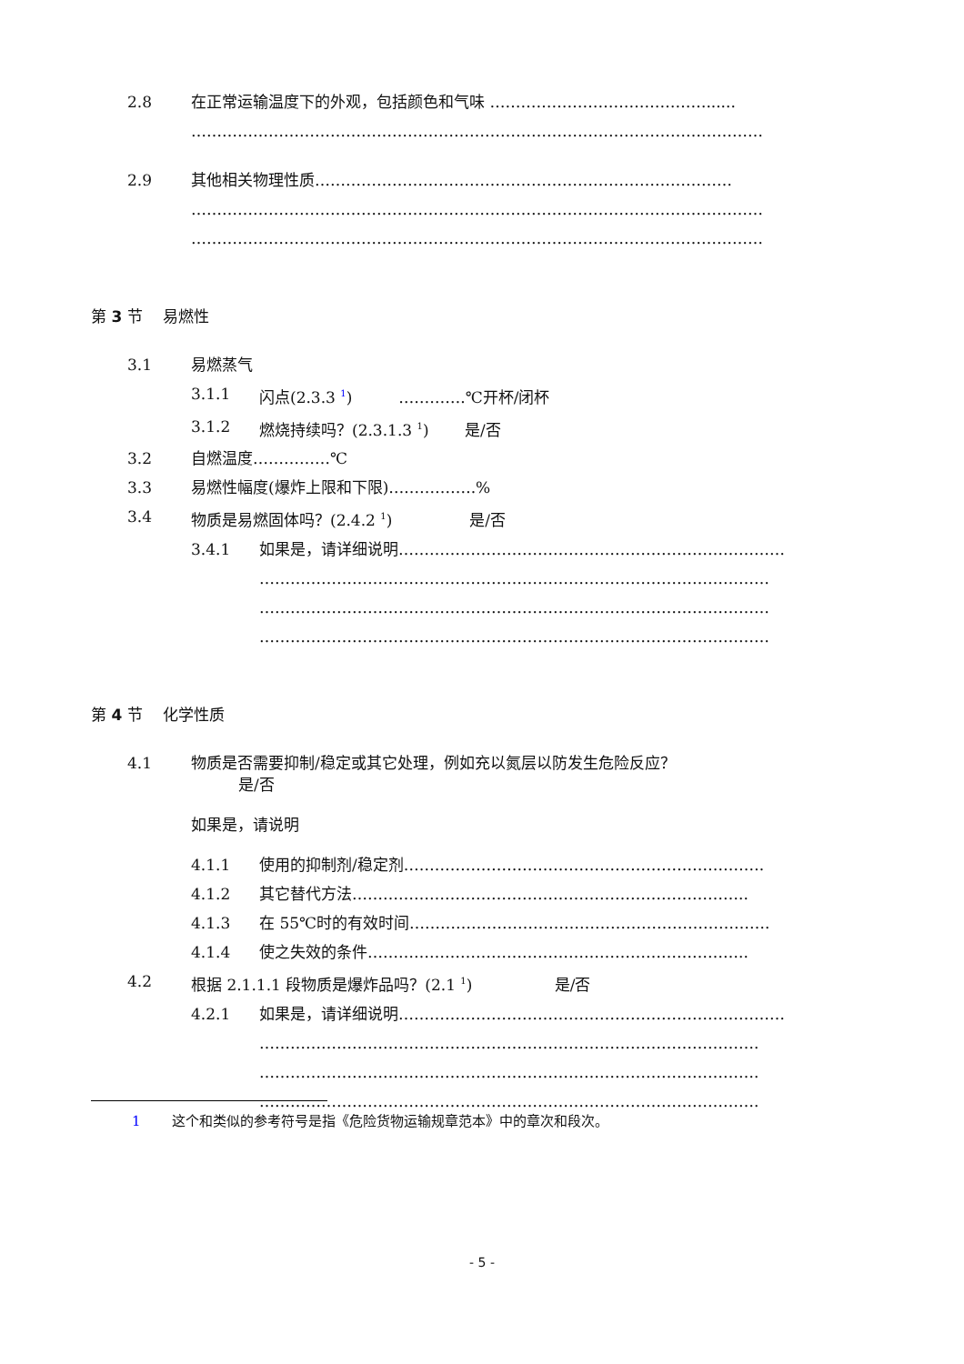2.8 在正常运输温度下的外观，包括颜色和气味 ……………………………………......
…………………………………………………………………………………………………
2.9 其他相关物理性质………………………………………………………………………
…………………………………………………………………………………………………
…………………………………………………………………………………………………
第 3 节　 易燃性
3.1 易燃蒸气
3.1.1 闪点(2.3.3 <sup>1</sup>)　　　………….℃开杯/闭杯
3.1.2 燃烧持续吗？(2.3.1.3 <sup>1</sup>)　　 是/否
3.2 自燃温度……………℃
3.3 易燃性幅度(爆炸上限和下限)….………….%
3.4 物质是易燃固体吗？(2.4.2 <sup>1</sup>)　　　　　是/否
3.4.1 如果是，请详细说明…………………………………………………………………
………………………………………………………………………………………
………………………………………………………………………………………
………………………………………………………………………………………
第 4 节　 化学性质
4.1 物质是否需要抑制/稳定或其它处理，例如充以氮层以防发生危险反应？
是/否
如果是，请说明
4.1.1 使用的抑制剂/稳定剂…………………………………………………………….
4.1.2 其它替代方法…………………………………………………………………..
4.1.3 在 55℃时的有效时间…………………………………………………………….
4.1.4 使之失效的条件………………………………………………………………..
4.2 根据 2.1.1.1 段物质是爆炸品吗？(2.1 <sup>1</sup>)　　　　　 是/否
4.2.1 如果是，请详细说明…………………………………………………………………
…………………………………………………………………………………….
…………………………………………………………………………………….
…………………………………………………………………………………….
1 这个和类似的参考符号是指《危险货物运输规章范本》中的章次和段次。
- 5 -